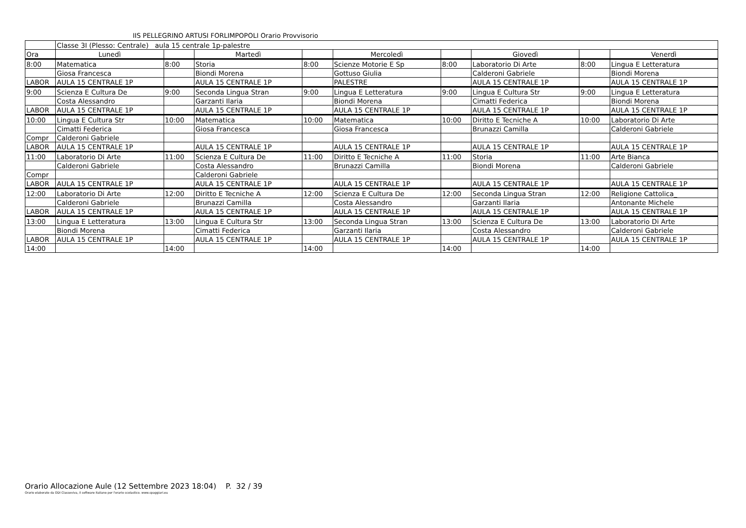IIS PELLEGRINO ARTUSI FORLIMPOPOLI Orario Provvisorio
| | Classe 3I (Plesso: Centrale) aula 15 centrale 1p-palestre | | | | | | | | |
| Ora | Lunedì | | Martedì | | Mercoledì | | Giovedì | | Venerdì |
| 8:00 | Matematica | 8:00 | Storia | 8:00 | Scienze Motorie E Sp | 8:00 | Laboratorio Di Arte | 8:00 | Lingua E Letteratura |
| | Giosa Francesca | | Biondi Morena | | Gottuso Giulia | | Calderoni Gabriele | | Biondi Morena |
| LABOR | AULA 15 CENTRALE 1P | | AULA 15 CENTRALE 1P | | PALESTRE | | AULA 15 CENTRALE 1P | | AULA 15 CENTRALE 1P |
| 9:00 | Scienza E Cultura De | 9:00 | Seconda Lingua Stran | 9:00 | Lingua E Letteratura | 9:00 | Lingua E Cultura Str | 9:00 | Lingua E Letteratura |
| | Costa Alessandro | | Garzanti Ilaria | | Biondi Morena | | Cimatti Federica | | Biondi Morena |
| LABOR | AULA 15 CENTRALE 1P | | AULA 15 CENTRALE 1P | | AULA 15 CENTRALE 1P | | AULA 15 CENTRALE 1P | | AULA 15 CENTRALE 1P |
| 10:00 | Lingua E Cultura Str | 10:00 | Matematica | 10:00 | Matematica | 10:00 | Diritto E Tecniche A | 10:00 | Laboratorio Di Arte |
| | Cimatti Federica | | Giosa Francesca | | Giosa Francesca | | Brunazzi Camilla | | Calderoni Gabriele |
| Compr | Calderoni Gabriele | | | | | | | | |
| LABOR | AULA 15 CENTRALE 1P | | AULA 15 CENTRALE 1P | | AULA 15 CENTRALE 1P | | AULA 15 CENTRALE 1P | | AULA 15 CENTRALE 1P |
| 11:00 | Laboratorio Di Arte | 11:00 | Scienza E Cultura De | 11:00 | Diritto E Tecniche A | 11:00 | Storia | 11:00 | Arte Bianca |
| | Calderoni Gabriele | | Costa Alessandro | | Brunazzi Camilla | | Biondi Morena | | Calderoni Gabriele |
| Compr | | | Calderoni Gabriele | | | | | | |
| LABOR | AULA 15 CENTRALE 1P | | AULA 15 CENTRALE 1P | | AULA 15 CENTRALE 1P | | AULA 15 CENTRALE 1P | | AULA 15 CENTRALE 1P |
| 12:00 | Laboratorio Di Arte | 12:00 | Diritto E Tecniche A | 12:00 | Scienza E Cultura De | 12:00 | Seconda Lingua Stran | 12:00 | Religione Cattolica_ |
| | Calderoni Gabriele | | Brunazzi Camilla | | Costa Alessandro | | Garzanti Ilaria | | Antonante Michele |
| LABOR | AULA 15 CENTRALE 1P | | AULA 15 CENTRALE 1P | | AULA 15 CENTRALE 1P | | AULA 15 CENTRALE 1P | | AULA 15 CENTRALE 1P |
| 13:00 | Lingua E Letteratura | 13:00 | Lingua E Cultura Str | 13:00 | Seconda Lingua Stran | 13:00 | Scienza E Cultura De | 13:00 | Laboratorio Di Arte |
| | Biondi Morena | | Cimatti Federica | | Garzanti Ilaria | | Costa Alessandro | | Calderoni Gabriele |
| LABOR | AULA 15 CENTRALE 1P | | AULA 15 CENTRALE 1P | | AULA 15 CENTRALE 1P | | AULA 15 CENTRALE 1P | | AULA 15 CENTRALE 1P |
| 14:00 | | 14:00 | | 14:00 | | 14:00 | | 14:00 | |
Orario Allocazione Aule (12 Settembre 2023 18:04) P. 32 / 39
Orario elaborato da ODI Classeviva, il software italiano per l'orario scolastico. www.spaggiari.eu